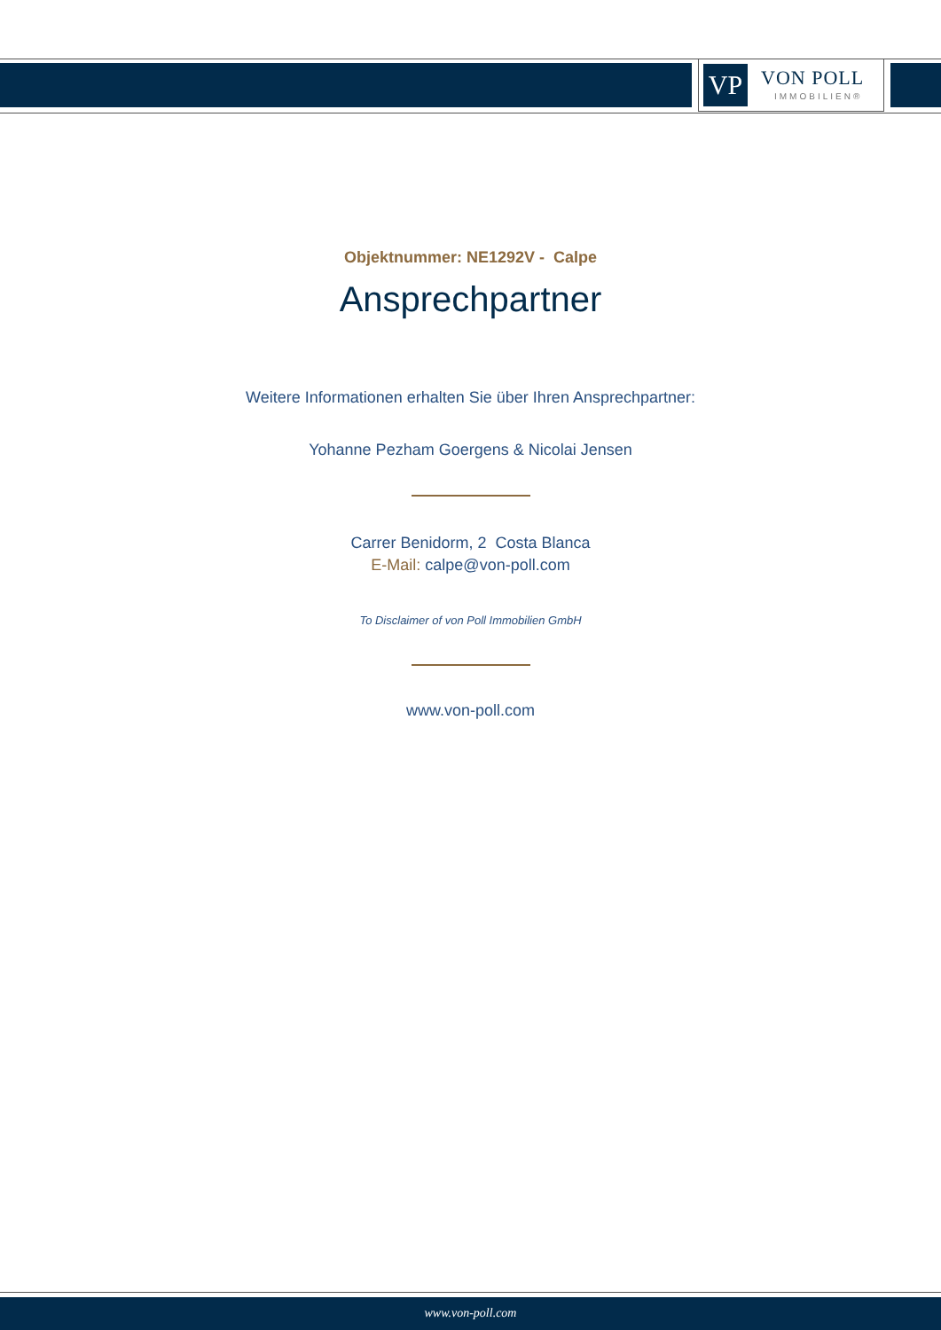VP VON POLL
IMMOBILIEN®
Objektnummer: NE1292V - Calpe
Ansprechpartner
Weitere Informationen erhalten Sie über Ihren Ansprechpartner:
Yohanne Pezham Goergens & Nicolai Jensen
Carrer Benidorm, 2 Costa Blanca
E-Mail: calpe@von-poll.com
To Disclaimer of von Poll Immobilien GmbH
www.von-poll.com
www.von-poll.com